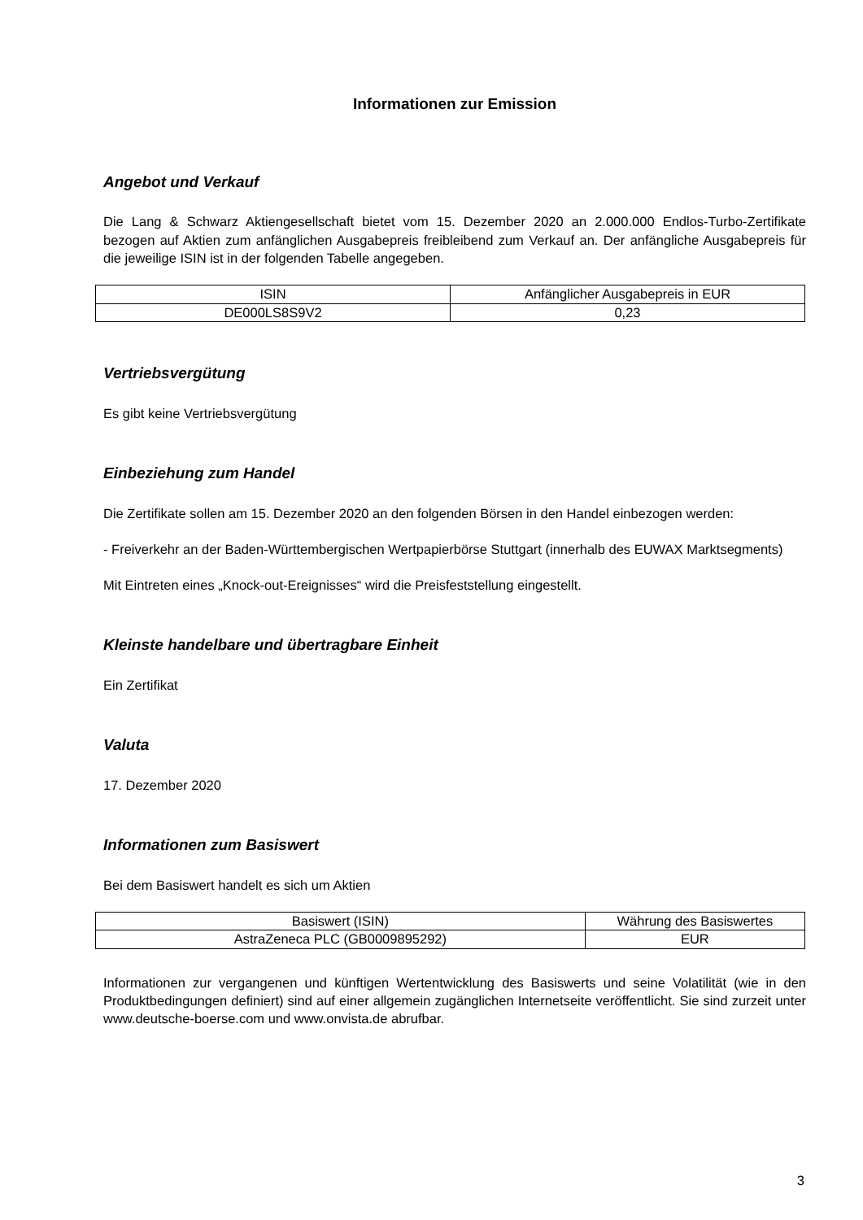Informationen zur Emission
Angebot und Verkauf
Die Lang & Schwarz Aktiengesellschaft bietet vom 15. Dezember 2020 an 2.000.000 Endlos-Turbo-Zertifikate bezogen auf Aktien zum anfänglichen Ausgabepreis freibleibend zum Verkauf an. Der anfängliche Ausgabepreis für die jeweilige ISIN ist in der folgenden Tabelle angegeben.
| ISIN | Anfänglicher Ausgabepreis in EUR |
| DE000LS8S9V2 | 0,23 |
Vertriebsvergütung
Es gibt keine Vertriebsvergütung
Einbeziehung zum Handel
Die Zertifikate sollen am 15. Dezember 2020 an den folgenden Börsen in den Handel einbezogen werden:
- Freiverkehr an der Baden-Württembergischen Wertpapierbörse Stuttgart (innerhalb des EUWAX Marktsegments)
Mit Eintreten eines „Knock-out-Ereignisses“ wird die Preisfeststellung eingestellt.
Kleinste handelbare und übertragbare Einheit
Ein Zertifikat
Valuta
17. Dezember 2020
Informationen zum Basiswert
Bei dem Basiswert handelt es sich um Aktien
| Basiswert (ISIN) | Währung des Basiswertes |
| AstraZeneca PLC (GB0009895292) | EUR |
Informationen zur vergangenen und künftigen Wertentwicklung des Basiswerts und seine Volatilität (wie in den Produktbedingungen definiert) sind auf einer allgemein zugänglichen Internetseite veröffentlicht. Sie sind zurzeit unter www.deutsche-boerse.com und www.onvista.de abrufbar.
3